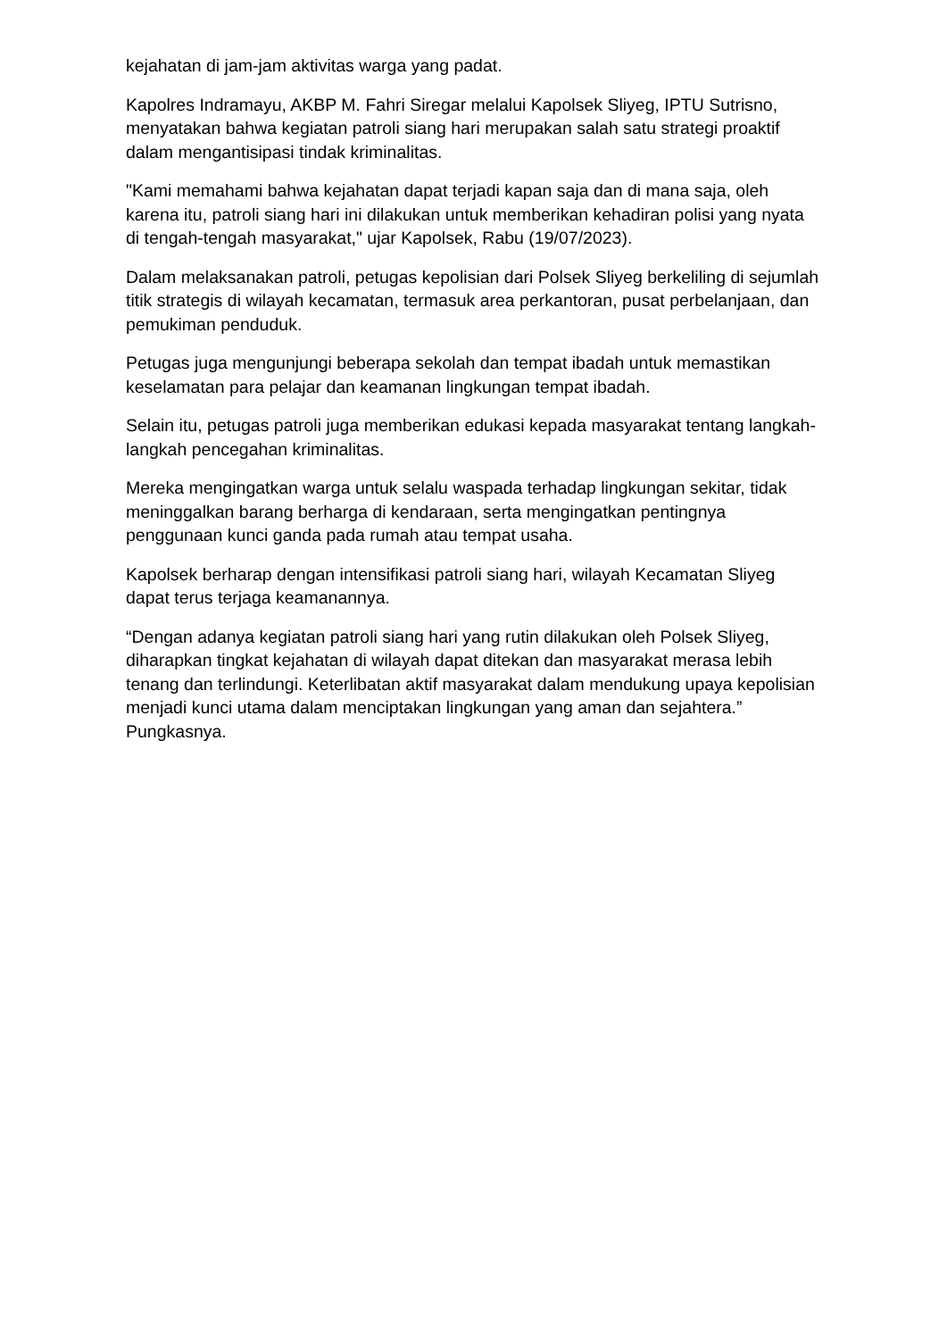kejahatan di jam-jam aktivitas warga yang padat.
Kapolres Indramayu, AKBP M. Fahri Siregar melalui Kapolsek Sliyeg, IPTU Sutrisno, menyatakan bahwa kegiatan patroli siang hari merupakan salah satu strategi proaktif dalam mengantisipasi tindak kriminalitas.
"Kami memahami bahwa kejahatan dapat terjadi kapan saja dan di mana saja, oleh karena itu, patroli siang hari ini dilakukan untuk memberikan kehadiran polisi yang nyata di tengah-tengah masyarakat," ujar Kapolsek, Rabu (19/07/2023).
Dalam melaksanakan patroli, petugas kepolisian dari Polsek Sliyeg berkeliling di sejumlah titik strategis di wilayah kecamatan, termasuk area perkantoran, pusat perbelanjaan, dan pemukiman penduduk.
Petugas juga mengunjungi beberapa sekolah dan tempat ibadah untuk memastikan keselamatan para pelajar dan keamanan lingkungan tempat ibadah.
Selain itu, petugas patroli juga memberikan edukasi kepada masyarakat tentang langkah-langkah pencegahan kriminalitas.
Mereka mengingatkan warga untuk selalu waspada terhadap lingkungan sekitar, tidak meninggalkan barang berharga di kendaraan, serta mengingatkan pentingnya penggunaan kunci ganda pada rumah atau tempat usaha.
Kapolsek berharap dengan intensifikasi patroli siang hari, wilayah Kecamatan Sliyeg dapat terus terjaga keamanannya.
“Dengan adanya kegiatan patroli siang hari yang rutin dilakukan oleh Polsek Sliyeg, diharapkan tingkat kejahatan di wilayah dapat ditekan dan masyarakat merasa lebih tenang dan terlindungi. Keterlibatan aktif masyarakat dalam mendukung upaya kepolisian menjadi kunci utama dalam menciptakan lingkungan yang aman dan sejahtera.” Pungkasnya.